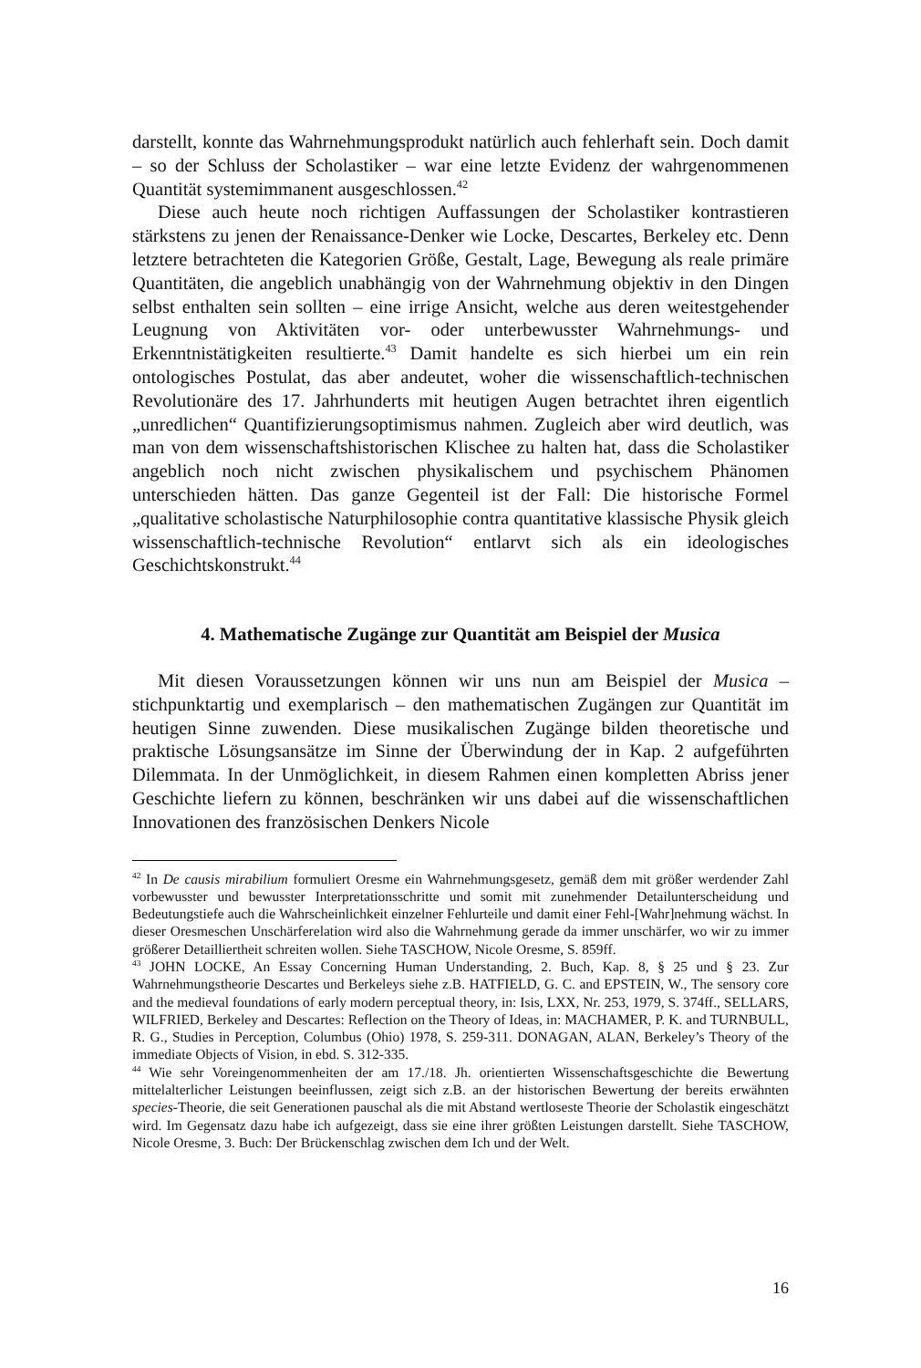darstellt, konnte das Wahrnehmungsprodukt natürlich auch fehlerhaft sein. Doch damit – so der Schluss der Scholastiker – war eine letzte Evidenz der wahrgenommenen Quantität systemimmanent ausgeschlossen.<sup>42</sup>
Diese auch heute noch richtigen Auffassungen der Scholastiker kontrastieren stärkstens zu jenen der Renaissance-Denker wie Locke, Descartes, Berkeley etc. Denn letztere betrachteten die Kategorien Größe, Gestalt, Lage, Bewegung als reale primäre Quantitäten, die angeblich unabhängig von der Wahrnehmung objektiv in den Dingen selbst enthalten sein sollten – eine irrige Ansicht, welche aus deren weitestgehender Leugnung von Aktivitäten vor- oder unterbewusster Wahrnehmungs- und Erkenntnistätigkeiten resultierte.<sup>43</sup> Damit handelte es sich hierbei um ein rein ontologisches Postulat, das aber andeutet, woher die wissenschaftlich-technischen Revolutionäre des 17. Jahrhunderts mit heutigen Augen betrachtet ihren eigentlich „unredlichen“ Quantifizierungsoptimismus nahmen. Zugleich aber wird deutlich, was man von dem wissenschaftshistorischen Klischee zu halten hat, dass die Scholastiker angeblich noch nicht zwischen physikalischem und psychischem Phänomen unterschieden hätten. Das ganze Gegenteil ist der Fall: Die historische Formel „qualitative scholastische Naturphilosophie contra quantitative klassische Physik gleich wissenschaftlich-technische Revolution“ entlarvt sich als ein ideologisches Geschichtskonstrukt.<sup>44</sup>
4. Mathematische Zugänge zur Quantität am Beispiel der Musica
Mit diesen Voraussetzungen können wir uns nun am Beispiel der Musica – stichpunktartig und exemplarisch – den mathematischen Zugängen zur Quantität im heutigen Sinne zuwenden. Diese musikalischen Zugänge bilden theoretische und praktische Lösungsansätze im Sinne der Überwindung der in Kap. 2 aufgeführten Dilemmata. In der Unmöglichkeit, in diesem Rahmen einen kompletten Abriss jener Geschichte liefern zu können, beschränken wir uns dabei auf die wissenschaftlichen Innovationen des französischen Denkers Nicole
<sup>42</sup> In De causis mirabilium formuliert Oresme ein Wahrnehmungsgesetz, gemäß dem mit größer werdender Zahl vorbewusster und bewusster Interpretationsschritte und somit mit zunehmender Detailunterscheidung und Bedeutungstiefe auch die Wahrscheinlichkeit einzelner Fehlurteile und damit einer Fehl-[Wahr]nehmung wächst. In dieser Oresmeschen Unschärferelation wird also die Wahrnehmung gerade da immer unschärfer, wo wir zu immer größerer Detailliertheit schreiten wollen. Siehe TASCHOW, Nicole Oresme, S. 859ff.
<sup>43</sup> JOHN LOCKE, An Essay Concerning Human Understanding, 2. Buch, Kap. 8, § 25 und § 23. Zur Wahrnehmungstheorie Descartes und Berkeleys siehe z.B. HATFIELD, G. C. and EPSTEIN, W., The sensory core and the medieval foundations of early modern perceptual theory, in: Isis, LXX, Nr. 253, 1979, S. 374ff., SELLARS, WILFRIED, Berkeley and Descartes: Reflection on the Theory of Ideas, in: MACHAMER, P. K. and TURNBULL, R. G., Studies in Perception, Columbus (Ohio) 1978, S. 259-311. DONAGAN, ALAN, Berkeley’s Theory of the immediate Objects of Vision, in ebd. S. 312-335.
<sup>44</sup> Wie sehr Voreingenommenheiten der am 17./18. Jh. orientierten Wissenschaftsgeschichte die Bewertung mittelalterlicher Leistungen beeinflussen, zeigt sich z.B. an der historischen Bewertung der bereits erwähnten species-Theorie, die seit Generationen pauschal als die mit Abstand wertloseste Theorie der Scholastik eingeschätzt wird. Im Gegensatz dazu habe ich aufgezeigt, dass sie eine ihrer größten Leistungen darstellt. Siehe TASCHOW, Nicole Oresme, 3. Buch: Der Brückenschlag zwischen dem Ich und der Welt.
16